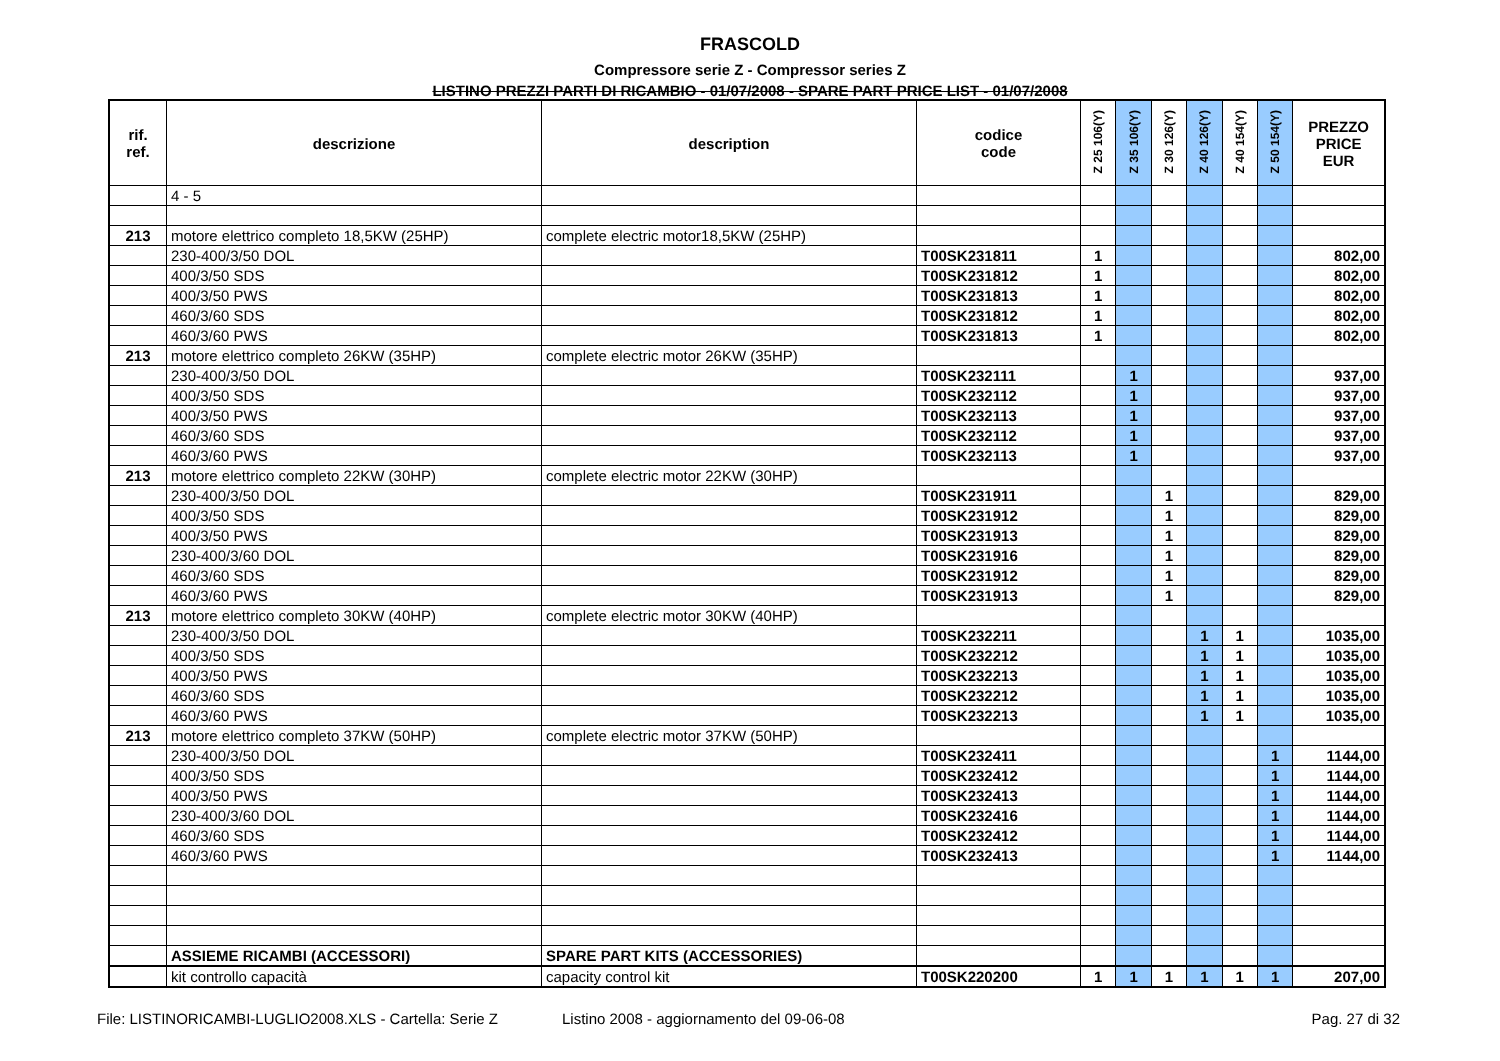FRASCOLD
Compressore serie Z - Compressor series Z
LISTINO PREZZI PARTI DI RICAMBIO - 01/07/2008 - SPARE PART PRICE LIST - 01/07/2008
| rif. ref. | descrizione | description | codice code | Z 25 106(Y) | Z 35 106(Y) | Z 30 126(Y) | Z 40 126(Y) | Z 40 154(Y) | Z 50 154(Y) | PREZZO PRICE EUR |
| --- | --- | --- | --- | --- | --- | --- | --- | --- | --- | --- |
| | 4 - 5 | | | | | | | | | |
| 213 | motore elettrico completo 18,5KW (25HP) | complete electric motor18,5KW (25HP) | | | | | | | | |
| | 230-400/3/50 DOL | | T00SK231811 | 1 | | | | | | 802,00 |
| | 400/3/50 SDS | | T00SK231812 | 1 | | | | | | 802,00 |
| | 400/3/50 PWS | | T00SK231813 | 1 | | | | | | 802,00 |
| | 460/3/60 SDS | | T00SK231812 | 1 | | | | | | 802,00 |
| | 460/3/60 PWS | | T00SK231813 | 1 | | | | | | 802,00 |
| 213 | motore elettrico completo 26KW (35HP) | complete electric motor 26KW (35HP) | | | | | | | | |
| | 230-400/3/50 DOL | | T00SK232111 | | 1 | | | | | 937,00 |
| | 400/3/50 SDS | | T00SK232112 | | 1 | | | | | 937,00 |
| | 400/3/50 PWS | | T00SK232113 | | 1 | | | | | 937,00 |
| | 460/3/60 SDS | | T00SK232112 | | 1 | | | | | 937,00 |
| | 460/3/60 PWS | | T00SK232113 | | 1 | | | | | 937,00 |
| 213 | motore elettrico completo 22KW (30HP) | complete electric motor 22KW (30HP) | | | | | | | | |
| | 230-400/3/50 DOL | | T00SK231911 | | | 1 | | | | 829,00 |
| | 400/3/50 SDS | | T00SK231912 | | | 1 | | | | 829,00 |
| | 400/3/50 PWS | | T00SK231913 | | | 1 | | | | 829,00 |
| | 230-400/3/60 DOL | | T00SK231916 | | | 1 | | | | 829,00 |
| | 460/3/60 SDS | | T00SK231912 | | | 1 | | | | 829,00 |
| | 460/3/60 PWS | | T00SK231913 | | | 1 | | | | 829,00 |
| 213 | motore elettrico completo 30KW (40HP) | complete electric motor 30KW (40HP) | | | | | | | | |
| | 230-400/3/50 DOL | | T00SK232211 | | | | 1 | 1 | | 1035,00 |
| | 400/3/50 SDS | | T00SK232212 | | | | 1 | 1 | | 1035,00 |
| | 400/3/50 PWS | | T00SK232213 | | | | 1 | 1 | | 1035,00 |
| | 460/3/60 SDS | | T00SK232212 | | | | 1 | 1 | | 1035,00 |
| | 460/3/60 PWS | | T00SK232213 | | | | 1 | 1 | | 1035,00 |
| 213 | motore elettrico completo 37KW (50HP) | complete electric motor 37KW (50HP) | | | | | | | | |
| | 230-400/3/50 DOL | | T00SK232411 | | | | | | 1 | 1144,00 |
| | 400/3/50 SDS | | T00SK232412 | | | | | | 1 | 1144,00 |
| | 400/3/50 PWS | | T00SK232413 | | | | | | 1 | 1144,00 |
| | 230-400/3/60 DOL | | T00SK232416 | | | | | | 1 | 1144,00 |
| | 460/3/60 SDS | | T00SK232412 | | | | | | 1 | 1144,00 |
| | 460/3/60 PWS | | T00SK232413 | | | | | | 1 | 1144,00 |
| | ASSIEME RICAMBI (ACCESSORI) | SPARE PART KITS (ACCESSORIES) | | | | | | | | |
| | kit controllo capacità | capacity control kit | T00SK220200 | 1 | 1 | 1 | 1 | 1 | 1 | 207,00 |
File: LISTINORICAMBI-LUGLIO2008.XLS - Cartella: Serie Z Listino 2008 - aggiornamento del 09-06-08 Pag. 27 di 32